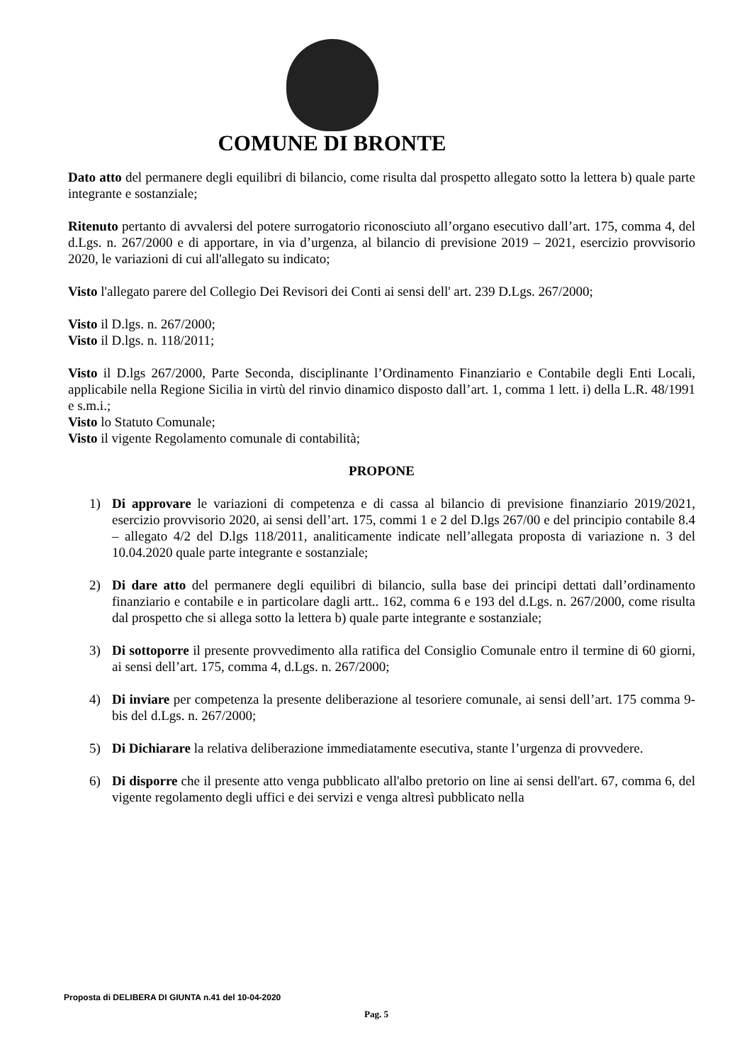COMUNE DI BRONTE
Dato atto del permanere degli equilibri di bilancio, come risulta dal prospetto allegato sotto la lettera b) quale parte integrante e sostanziale;
Ritenuto pertanto di avvalersi del potere surrogatorio riconosciuto all’organo esecutivo dall’art. 175, comma 4, del d.Lgs. n. 267/2000 e di apportare, in via d’urgenza, al bilancio di previsione 2019 – 2021, esercizio provvisorio 2020, le variazioni di cui all'allegato su indicato;
Visto l'allegato parere del Collegio Dei Revisori dei Conti ai sensi dell' art. 239 D.Lgs. 267/2000;
Visto il D.lgs. n. 267/2000;
Visto il D.lgs. n. 118/2011;
Visto il D.lgs 267/2000, Parte Seconda, disciplinante l’Ordinamento Finanziario e Contabile degli Enti Locali, applicabile nella Regione Sicilia in virtù del rinvio dinamico disposto dall’art. 1, comma 1 lett. i) della L.R. 48/1991 e s.m.i.;
Visto lo Statuto Comunale;
Visto il vigente Regolamento comunale di contabilità;
PROPONE
1) Di approvare le variazioni di competenza e di cassa al bilancio di previsione finanziario 2019/2021, esercizio provvisorio 2020, ai sensi dell’art. 175, commi 1 e 2 del D.lgs 267/00 e del principio contabile 8.4 – allegato 4/2 del D.lgs 118/2011, analiticamente indicate nell’allegata proposta di variazione n. 3 del 10.04.2020 quale parte integrante e sostanziale;
2) Di dare atto del permanere degli equilibri di bilancio, sulla base dei principi dettati dall’ordinamento finanziario e contabile e in particolare dagli artt.. 162, comma 6 e 193 del d.Lgs. n. 267/2000, come risulta dal prospetto che si allega sotto la lettera b) quale parte integrante e sostanziale;
3) Di sottoporre il presente provvedimento alla ratifica del Consiglio Comunale entro il termine di 60 giorni, ai sensi dell’art. 175, comma 4, d.Lgs. n. 267/2000;
4) Di inviare per competenza la presente deliberazione al tesoriere comunale, ai sensi dell’art. 175 comma 9-bis del d.Lgs. n. 267/2000;
5) Di Dichiarare la relativa deliberazione immediatamente esecutiva, stante l’urgenza di provvedere.
6) Di disporre che il presente atto venga pubblicato all'albo pretorio on line ai sensi dell'art. 67, comma 6, del vigente regolamento degli uffici e dei servizi e venga altresì pubblicato nella
Proposta di DELIBERA DI GIUNTA n.41 del 10-04-2020
Pag. 5